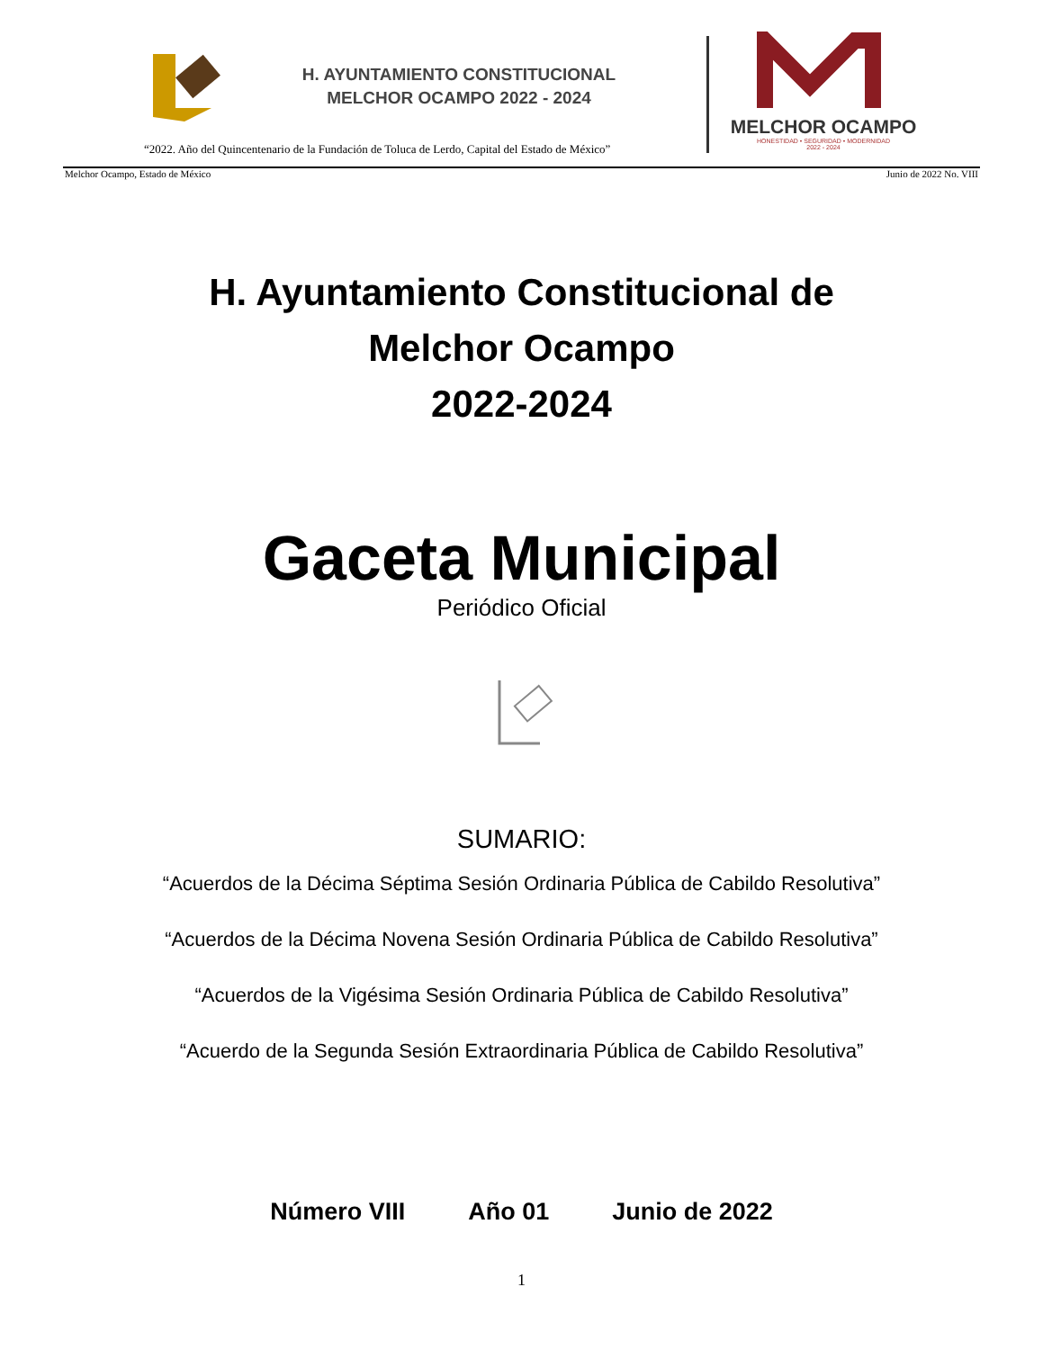H. AYUNTAMIENTO CONSTITUCIONAL
MELCHOR OCAMPO 2022 - 2024
MELCHOR OCAMPO
HONESTIDAD • SEGURIDAD • MODERNIDAD
2022 - 2024
“2022. Año del Quincentenario de la Fundación de Toluca de Lerdo, Capital del Estado de México”
Melchor Ocampo, Estado de México Junio de 2022 No. VIII
H. Ayuntamiento Constitucional de
Melchor Ocampo
2022-2024
Gaceta Municipal
Periódico Oficial
SUMARIO:
“Acuerdos de la Décima Séptima Sesión Ordinaria Pública de Cabildo Resolutiva”
“Acuerdos de la Décima Novena Sesión Ordinaria Pública de Cabildo Resolutiva”
“Acuerdos de la Vigésima Sesión Ordinaria Pública de Cabildo Resolutiva”
“Acuerdo de la Segunda Sesión Extraordinaria Pública de Cabildo Resolutiva”
Número VIII Año 01 Junio de 2022
1